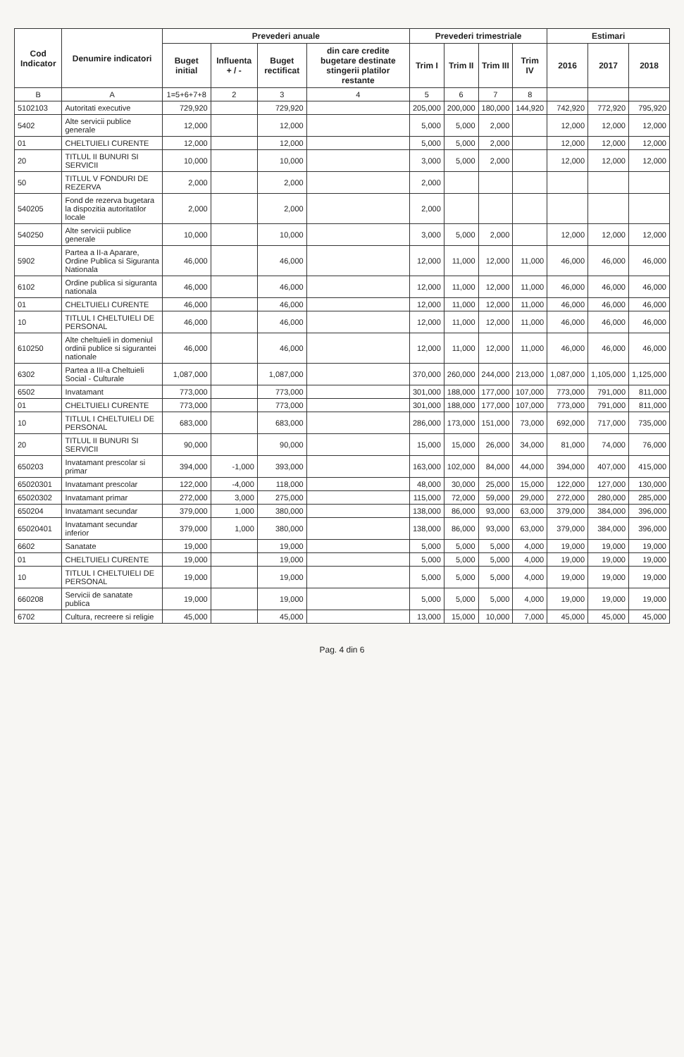| Cod Indicator | Denumire indicatori | Prevederi anuale | | | | Prevederi trimestriale | | | | Estimari | | |
| --- | --- | --- | --- | --- | --- | --- | --- | --- | --- | --- | --- | --- |
| | | Buget initial | Influenta + / - | Buget rectificat | din care credite bugetare destinate stingerii platilor restante | Trim I | Trim II | Trim III | Trim IV | 2016 | 2017 | 2018 |
| B | A | 1=5+6+7+8 | 2 | 3 | 4 | 5 | 6 | 7 | 8 | | | |
| 5102103 | Autoritati executive | 729,920 | | 729,920 | | 205,000 | 200,000 | 180,000 | 144,920 | 742,920 | 772,920 | 795,920 |
| 5402 | Alte servicii publice generale | 12,000 | | 12,000 | | 5,000 | 5,000 | 2,000 | | 12,000 | 12,000 | 12,000 |
| 01 | CHELTUIELI CURENTE | 12,000 | | 12,000 | | 5,000 | 5,000 | 2,000 | | 12,000 | 12,000 | 12,000 |
| 20 | TITLUL II BUNURI SI SERVICII | 10,000 | | 10,000 | | 3,000 | 5,000 | 2,000 | | 12,000 | 12,000 | 12,000 |
| 50 | TITLUL V FONDURI DE REZERVA | 2,000 | | 2,000 | | 2,000 | | | | | | |
| 540205 | Fond de rezerva bugetara la dispozitia autoritatilor locale | 2,000 | | 2,000 | | 2,000 | | | | | | |
| 540250 | Alte servicii publice generale | 10,000 | | 10,000 | | 3,000 | 5,000 | 2,000 | | 12,000 | 12,000 | 12,000 |
| 5902 | Partea a II-a Aparare, Ordine Publica si Siguranta Nationala | 46,000 | | 46,000 | | 12,000 | 11,000 | 12,000 | 11,000 | 46,000 | 46,000 | 46,000 |
| 6102 | Ordine publica si siguranta nationala | 46,000 | | 46,000 | | 12,000 | 11,000 | 12,000 | 11,000 | 46,000 | 46,000 | 46,000 |
| 01 | CHELTUIELI CURENTE | 46,000 | | 46,000 | | 12,000 | 11,000 | 12,000 | 11,000 | 46,000 | 46,000 | 46,000 |
| 10 | TITLUL I CHELTUIELI DE PERSONAL | 46,000 | | 46,000 | | 12,000 | 11,000 | 12,000 | 11,000 | 46,000 | 46,000 | 46,000 |
| 610250 | Alte cheltuieli in domeniul ordinii publice si sigurantei nationale | 46,000 | | 46,000 | | 12,000 | 11,000 | 12,000 | 11,000 | 46,000 | 46,000 | 46,000 |
| 6302 | Partea a III-a Cheltuieli Social - Culturale | 1,087,000 | | 1,087,000 | | 370,000 | 260,000 | 244,000 | 213,000 | 1,087,000 | 1,105,000 | 1,125,000 |
| 6502 | Invatamant | 773,000 | | 773,000 | | 301,000 | 188,000 | 177,000 | 107,000 | 773,000 | 791,000 | 811,000 |
| 01 | CHELTUIELI CURENTE | 773,000 | | 773,000 | | 301,000 | 188,000 | 177,000 | 107,000 | 773,000 | 791,000 | 811,000 |
| 10 | TITLUL I CHELTUIELI DE PERSONAL | 683,000 | | 683,000 | | 286,000 | 173,000 | 151,000 | 73,000 | 692,000 | 717,000 | 735,000 |
| 20 | TITLUL II BUNURI SI SERVICII | 90,000 | | 90,000 | | 15,000 | 15,000 | 26,000 | 34,000 | 81,000 | 74,000 | 76,000 |
| 650203 | Invatamant prescolar si primar | 394,000 | -1,000 | 393,000 | | 163,000 | 102,000 | 84,000 | 44,000 | 394,000 | 407,000 | 415,000 |
| 65020301 | Invatamant prescolar | 122,000 | -4,000 | 118,000 | | 48,000 | 30,000 | 25,000 | 15,000 | 122,000 | 127,000 | 130,000 |
| 65020302 | Invatamant primar | 272,000 | 3,000 | 275,000 | | 115,000 | 72,000 | 59,000 | 29,000 | 272,000 | 280,000 | 285,000 |
| 650204 | Invatamant secundar | 379,000 | 1,000 | 380,000 | | 138,000 | 86,000 | 93,000 | 63,000 | 379,000 | 384,000 | 396,000 |
| 65020401 | Invatamant secundar inferior | 379,000 | 1,000 | 380,000 | | 138,000 | 86,000 | 93,000 | 63,000 | 379,000 | 384,000 | 396,000 |
| 6602 | Sanatate | 19,000 | | 19,000 | | 5,000 | 5,000 | 5,000 | 4,000 | 19,000 | 19,000 | 19,000 |
| 01 | CHELTUIELI CURENTE | 19,000 | | 19,000 | | 5,000 | 5,000 | 5,000 | 4,000 | 19,000 | 19,000 | 19,000 |
| 10 | TITLUL I CHELTUIELI DE PERSONAL | 19,000 | | 19,000 | | 5,000 | 5,000 | 5,000 | 4,000 | 19,000 | 19,000 | 19,000 |
| 660208 | Servicii de sanatate publica | 19,000 | | 19,000 | | 5,000 | 5,000 | 5,000 | 4,000 | 19,000 | 19,000 | 19,000 |
| 6702 | Cultura, recreere si religie | 45,000 | | 45,000 | | 13,000 | 15,000 | 10,000 | 7,000 | 45,000 | 45,000 | 45,000 |
Pag. 4 din 6